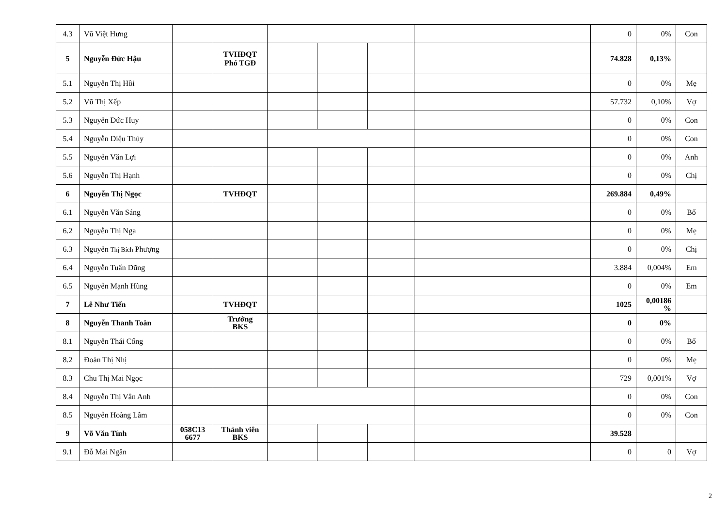| 4.3 | Vũ Việt Hưng | | | | | | | 0 | 0% | Con |
| 5 | Nguyễn Đức Hậu | | TVHĐQT Phó TGĐ | | | | | 74.828 | 0,13% | |
| 5.1 | Nguyễn Thị Hồi | | | | | | | 0 | 0% | Mẹ |
| 5.2 | Vũ Thị Xếp | | | | | | | 57.732 | 0,10% | Vợ |
| 5.3 | Nguyễn Đức Huy | | | | | | | 0 | 0% | Con |
| 5.4 | Nguyễn Diệu Thúy | | | | | | | 0 | 0% | Con |
| 5.5 | Nguyễn Văn Lợi | | | | | | | 0 | 0% | Anh |
| 5.6 | Nguyễn Thị Hạnh | | | | | | | 0 | 0% | Chị |
| 6 | Nguyễn Thị Ngọc | | TVHĐQT | | | | | 269.884 | 0,49% | |
| 6.1 | Nguyễn Văn Sáng | | | | | | | 0 | 0% | Bố |
| 6.2 | Nguyễn Thị Nga | | | | | | | 0 | 0% | Mẹ |
| 6.3 | Nguyễn Thị Bích Phượng | | | | | | | 0 | 0% | Chị |
| 6.4 | Nguyễn Tuấn Dũng | | | | | | | 3.884 | 0,004% | Em |
| 6.5 | Nguyễn Mạnh Hùng | | | | | | | 0 | 0% | Em |
| 7 | Lê Như Tiến | | TVHĐQT | | | | | 1025 | 0,00186 % | |
| 8 | Nguyễn Thanh Toàn | | Trưởng BKS | | | | | 0 | 0% | |
| 8.1 | Nguyễn Thái Cống | | | | | | | 0 | 0% | Bố |
| 8.2 | Đoàn Thị Nhị | | | | | | | 0 | 0% | Mẹ |
| 8.3 | Chu Thị Mai Ngọc | | | | | | | 729 | 0,001% | Vợ |
| 8.4 | Nguyễn Thị Vân Anh | | | | | | | 0 | 0% | Con |
| 8.5 | Nguyễn Hoàng Lâm | | | | | | | 0 | 0% | Con |
| 9 | Võ Văn Tính | 058C13 6677 | Thành viên BKS | | | | | 39.528 | | |
| 9.1 | Đỗ Mai Ngân | | | | | | | 0 | 0 | Vợ |
2